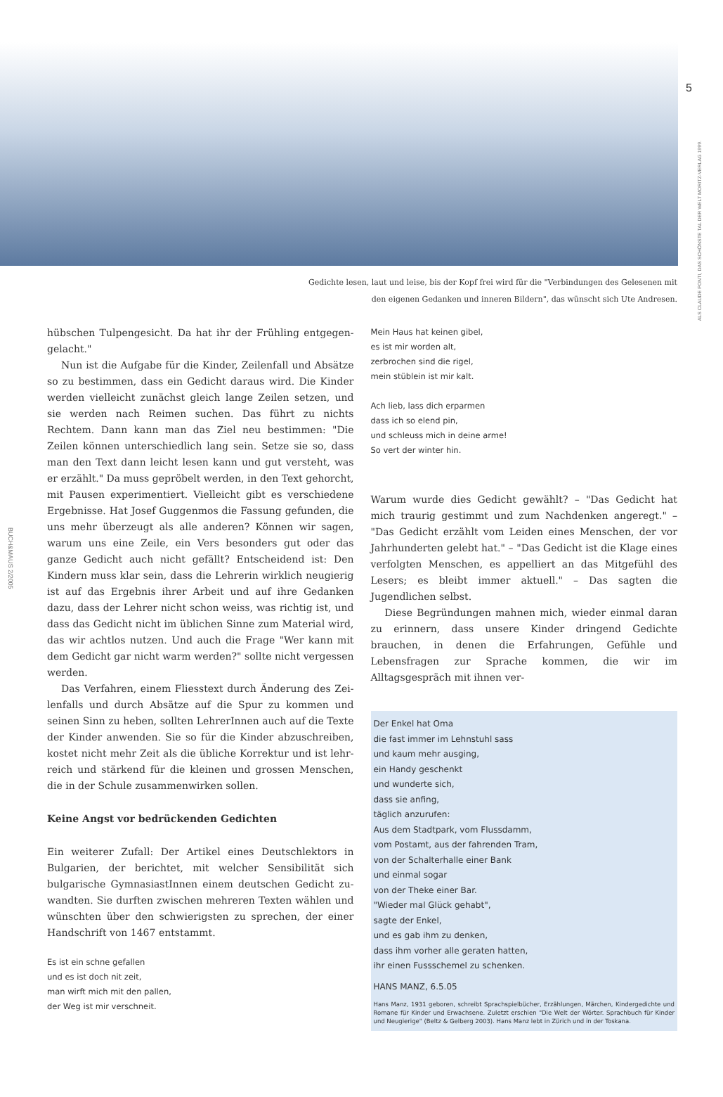5
ALS CLAUDE PONTI, DAS SCHÖNSTE TAL DER WELT MORITZ-VERLAG 1999.
BUCH&MAUS 2/2005
Gedichte lesen, laut und leise, bis der Kopf frei wird für die "Verbindungen des Gelesenen mit
den eigenen Gedanken und inneren Bildern", das wünscht sich Ute Andresen.
hübschen Tulpengesicht. Da hat ihr der Frühling entgegen­gelacht."
Nun ist die Aufgabe für die Kinder, Zeilenfall und Absätze so zu bestimmen, dass ein Gedicht daraus wird. Die Kinder werden vielleicht zunächst gleich lange Zeilen setzen, und sie werden nach Reimen suchen. Das führt zu nichts Rechtem. Dann kann man das Ziel neu bestimmen: "Die Zeilen können unterschiedlich lang sein. Setze sie so, dass man den Text dann leicht lesen kann und gut versteht, was er erzählt." Da muss gepröbelt werden, in den Text gehorcht, mit Pausen ex­perimentiert. Vielleicht gibt es verschiedene Ergebnisse. Hat Josef Guggenmos die Fassung gefunden, die uns mehr über­zeugt als alle anderen? Können wir sagen, warum uns eine Zeile, ein Vers besonders gut oder das ganze Gedicht auch nicht gefällt? Entscheidend ist: Den Kindern muss klar sein, dass die Lehrerin wirklich neugierig ist auf das Ergebnis ihrer Arbeit und auf ihre Gedanken dazu, dass der Lehrer nicht schon weiss, was richtig ist, und dass das Gedicht nicht im üb­lichen Sinne zum Material wird, das wir achtlos nutzen. Und auch die Frage "Wer kann mit dem Gedicht gar nicht warm werden?" sollte nicht vergessen werden.
Das Verfahren, einem Fliesstext durch Änderung des Zei­lenfalls und durch Absätze auf die Spur zu kommen und seinen Sinn zu heben, sollten LehrerInnen auch auf die Texte der Kinder anwenden. Sie so für die Kinder abzuschreiben, kostet nicht mehr Zeit als die übliche Korrektur und ist lehr­reich und stärkend für die kleinen und grossen Menschen, die in der Schule zusammenwirken sollen.
Keine Angst vor bedrückenden Gedichten
Ein weiterer Zufall: Der Artikel eines Deutschlektors in Bulgarien, der berichtet, mit welcher Sensibilität sich bulgarische GymnasiastInnen einem deutschen Gedicht zu­wandten. Sie durften zwischen mehreren Texten wählen und wünschten über den schwierigsten zu sprechen, der einer Handschrift von 1467 entstammt.
Es ist ein schne gefallen
und es ist doch nit zeit,
man wirft mich mit den pallen,
der Weg ist mir verschneit.
Mein Haus hat keinen gibel,
es ist mir worden alt,
zerbrochen sind die rigel,
mein stüblein ist mir kalt.
Ach lieb, lass dich erparmen
dass ich so elend pin,
und schleuss mich in deine arme!
So vert der winter hin.
Warum wurde dies Gedicht gewählt? – "Das Gedicht hat mich traurig gestimmt und zum Nachdenken angeregt." – "Das Ge­dicht erzählt vom Leiden eines Menschen, der vor Jahr­hunderten gelebt hat." – "Das Gedicht ist die Klage eines ver­folgten Menschen, es appelliert an das Mitgefühl des Lesers; es bleibt immer aktuell." – Das sagten die Jugendlichen selbst.
Diese Begründungen mahnen mich, wieder einmal daran zu erinnern, dass unsere Kinder dringend Gedichte brauchen, in denen die Erfahrungen, Gefühle und Lebensfragen zur Sprache kommen, die wir im Alltagsgespräch mit ihnen ver-
Der Enkel hat Oma
die fast immer im Lehnstuhl sass
und kaum mehr ausging,
ein Handy geschenkt
und wunderte sich,
dass sie anfing,
täglich anzurufen:
Aus dem Stadtpark, vom Flussdamm,
vom Postamt, aus der fahrenden Tram,
von der Schalterhalle einer Bank
und einmal sogar
von der Theke einer Bar.
"Wieder mal Glück gehabt",
sagte der Enkel,
und es gab ihm zu denken,
dass ihm vorher alle geraten hatten,
ihr einen Fussschemel zu schenken.
HANS MANZ, 6.5.05
Hans Manz, 1931 geboren, schreibt Sprachspielbücher, Erzählungen, Märchen, Kindergedichte und Romane für Kinder und Erwachsene. Zuletzt erschien "Die Welt der Wörter. Sprachbuch für Kinder und Neugierige" (Beltz & Gelberg 2003). Hans Manz lebt in Zürich und in der Toskana.